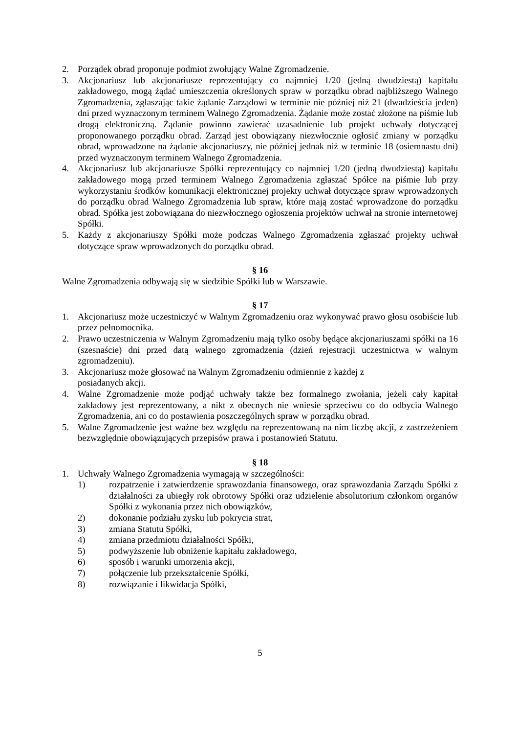2. Porządek obrad proponuje podmiot zwołujący Walne Zgromadzenie.
3. Akcjonariusz lub akcjonariusze reprezentujący co najmniej 1/20 (jedną dwudziestą) kapitału zakładowego, mogą żądać umieszczenia określonych spraw w porządku obrad najbliższego Walnego Zgromadzenia, zgłaszając takie żądanie Zarządowi w terminie nie później niż 21 (dwadzieścia jeden) dni przed wyznaczonym terminem Walnego Zgromadzenia. Żądanie może zostać złożone na piśmie lub drogą elektroniczną. Żądanie powinno zawierać uzasadnienie lub projekt uchwały dotyczącej proponowanego porządku obrad. Zarząd jest obowiązany niezwłocznie ogłosić zmiany w porządku obrad, wprowadzone na żądanie akcjonariuszy, nie później jednak niż w terminie 18 (osiemnastu dni) przed wyznaczonym terminem Walnego Zgromadzenia.
4. Akcjonariusz lub akcjonariusze Spółki reprezentujący co najmniej 1/20 (jedną dwudziestą) kapitału zakładowego mogą przed terminem Walnego Zgromadzenia zgłaszać Spółce na piśmie lub przy wykorzystaniu środków komunikacji elektronicznej projekty uchwał dotyczące spraw wprowadzonych do porządku obrad Walnego Zgromadzenia lub spraw, które mają zostać wprowadzone do porządku obrad. Spółka jest zobowiązana do niezwłocznego ogłoszenia projektów uchwał na stronie internetowej Spółki.
5. Każdy z akcjonariuszy Spółki może podczas Walnego Zgromadzenia zgłaszać projekty uchwał dotyczące spraw wprowadzonych do porządku obrad.
§ 16
Walne Zgromadzenia odbywają się w siedzibie Spółki lub w Warszawie.
§ 17
1. Akcjonariusz może uczestniczyć w Walnym Zgromadzeniu oraz wykonywać prawo głosu osobiście lub przez pełnomocnika.
2. Prawo uczestniczenia w Walnym Zgromadzeniu mają tylko osoby będące akcjonariuszami spółki na 16 (szesnaście) dni przed datą walnego zgromadzenia (dzień rejestracji uczestnictwa w walnym zgromadzeniu).
3. Akcjonariusz może głosować na Walnym Zgromadzeniu odmiennie z każdej z
posiadanych akcji.
4. Walne Zgromadzenie może podjąć uchwały także bez formalnego zwołania, jeżeli cały kapitał zakładowy jest reprezentowany, a nikt z obecnych nie wniesie sprzeciwu co do odbycia Walnego Zgromadzenia, ani co do postawienia poszczególnych spraw w porządku obrad.
5. Walne Zgromadzenie jest ważne bez względu na reprezentowaną na nim liczbę akcji, z zastrzeżeniem bezwzględnie obowiązujących przepisów prawa i postanowień Statutu.
§ 18
1. Uchwały Walnego Zgromadzenia wymagają w szczególności:
1) rozpatrzenie i zatwierdzenie sprawozdania finansowego, oraz sprawozdania Zarządu Spółki z działalności za ubiegły rok obrotowy Spółki oraz udzielenie absolutorium członkom organów Spółki z wykonania przez nich obowiązków,
2) dokonanie podziału zysku lub pokrycia strat,
3) zmiana Statutu Spółki,
4) zmiana przedmiotu działalności Spółki,
5) podwyższenie lub obniżenie kapitału zakładowego,
6) sposób i warunki umorzenia akcji,
7) połączenie lub przekształcenie Spółki,
8) rozwiązanie i likwidacja Spółki,
5